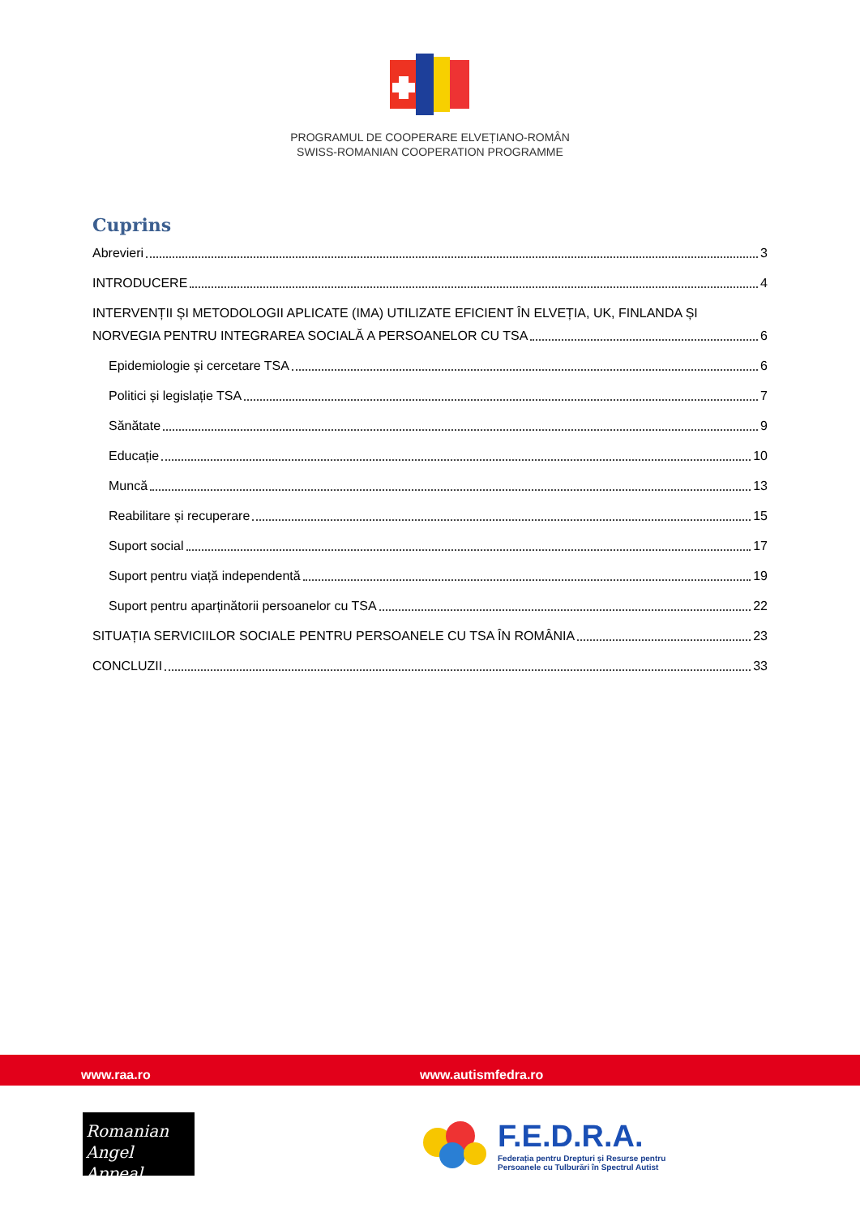PROGRAMUL DE COOPERARE ELVEȚIANO-ROMÂN
SWISS-ROMANIAN COOPERATION PROGRAMME
Cuprins
Abrevieri 3
INTRODUCERE 4
INTERVENȚII ȘI METODOLOGII APLICATE (IMA) UTILIZATE EFICIENT ÎN ELVEȚIA, UK, FINLANDA ȘI
NORVEGIA PENTRU INTEGRAREA SOCIALĂ A PERSOANELOR CU TSA 6
Epidemiologie și cercetare TSA 6
Politici și legislație TSA 7
Sănătate 9
Educație 10
Muncă 13
Reabilitare și recuperare 15
Suport social 17
Suport pentru viață independentă 19
Suport pentru aparținătorii persoanelor cu TSA 22
SITUAȚIA SERVICIILOR SOCIALE PENTRU PERSOANELE CU TSA ÎN ROMÂNIA 23
CONCLUZII 33
www.raa.ro www.autismfedra.ro
Romanian
Angel Appeal
F.E.D.R.A.
Federația pentru Drepturi și Resurse pentru
Persoanele cu Tulburări în Spectrul Autist